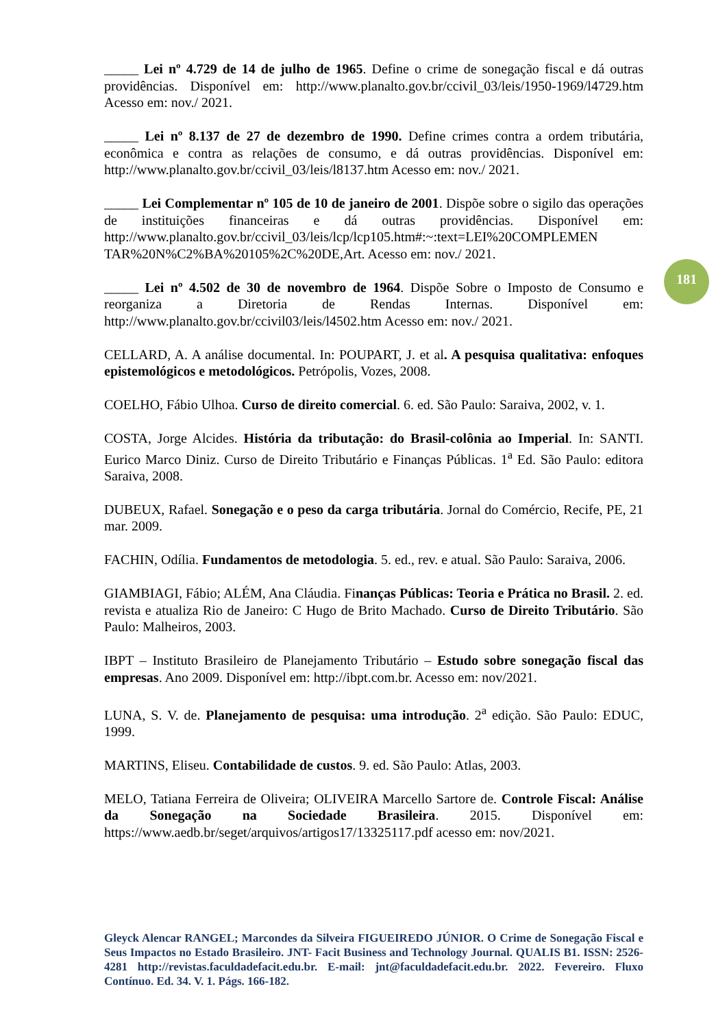181
_____ Lei nº 4.729 de 14 de julho de 1965. Define o crime de sonegação fiscal e dá outras providências. Disponível em: http://www.planalto.gov.br/ccivil_03/leis/1950-1969/l4729.htm Acesso em: nov./ 2021.
_____ Lei nº 8.137 de 27 de dezembro de 1990. Define crimes contra a ordem tributária, econômica e contra as relações de consumo, e dá outras providências. Disponível em: http://www.planalto.gov.br/ccivil_03/leis/l8137.htm Acesso em: nov./ 2021.
_____ Lei Complementar nº 105 de 10 de janeiro de 2001. Dispõe sobre o sigilo das operações de instituições financeiras e dá outras providências. Disponível em: http://www.planalto.gov.br/ccivil_03/leis/lcp/lcp105.htm#:~:text=LEI%20COMPLEMEN TAR%20N%C2%BA%20105%2C%20DE,Art. Acesso em: nov./ 2021.
_____ Lei nº 4.502 de 30 de novembro de 1964. Dispõe Sobre o Imposto de Consumo e reorganiza a Diretoria de Rendas Internas. Disponível em: http://www.planalto.gov.br/ccivil03/leis/l4502.htm Acesso em: nov./ 2021.
CELLARD, A. A análise documental. In: POUPART, J. et al. A pesquisa qualitativa: enfoques epistemológicos e metodológicos. Petrópolis, Vozes, 2008.
COELHO, Fábio Ulhoa. Curso de direito comercial. 6. ed. São Paulo: Saraiva, 2002, v. 1.
COSTA, Jorge Alcides. História da tributação: do Brasil-colônia ao Imperial. In: SANTI. Eurico Marco Diniz. Curso de Direito Tributário e Finanças Públicas. 1<sup>a</sup> Ed. São Paulo: editora Saraiva, 2008.
DUBEUX, Rafael. Sonegação e o peso da carga tributária. Jornal do Comércio, Recife, PE, 21 mar. 2009.
FACHIN, Odília. Fundamentos de metodologia. 5. ed., rev. e atual. São Paulo: Saraiva, 2006.
GIAMBIAGI, Fábio; ALÉM, Ana Cláudia. Finanças Públicas: Teoria e Prática no Brasil. 2. ed. revista e atualiza Rio de Janeiro: C Hugo de Brito Machado. Curso de Direito Tributário. São Paulo: Malheiros, 2003.
IBPT – Instituto Brasileiro de Planejamento Tributário – Estudo sobre sonegação fiscal das empresas. Ano 2009. Disponível em: http://ibpt.com.br. Acesso em: nov/2021.
LUNA, S. V. de. Planejamento de pesquisa: uma introdução. 2<sup>a</sup> edição. São Paulo: EDUC, 1999.
MARTINS, Eliseu. Contabilidade de custos. 9. ed. São Paulo: Atlas, 2003.
MELO, Tatiana Ferreira de Oliveira; OLIVEIRA Marcello Sartore de. Controle Fiscal: Análise da Sonegação na Sociedade Brasileira. 2015. Disponível em: https://www.aedb.br/seget/arquivos/artigos17/13325117.pdf acesso em: nov/2021.
Gleyck Alencar RANGEL; Marcondes da Silveira FIGUEIREDO JÚNIOR. O Crime de Sonegação Fiscal e Seus Impactos no Estado Brasileiro. JNT- Facit Business and Technology Journal. QUALIS B1. ISSN: 2526-4281 http://revistas.faculdadefacit.edu.br. E-mail: jnt@faculdadefacit.edu.br. 2022. Fevereiro. Fluxo Contínuo. Ed. 34. V. 1. Págs. 166-182.